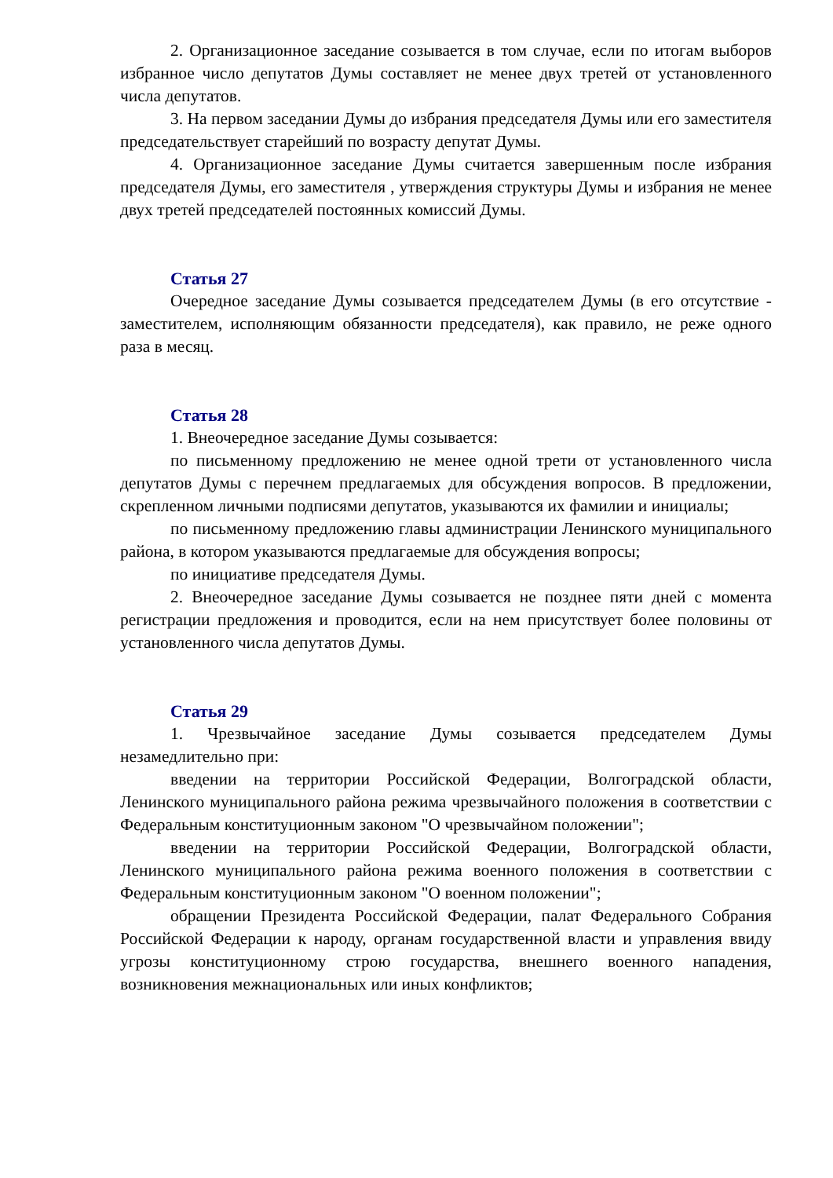2. Организационное заседание созывается в том случае, если по итогам выборов избранное число депутатов Думы составляет не менее двух третей от установленного числа депутатов.
3. На первом заседании Думы до избрания председателя Думы или его заместителя председательствует старейший по возрасту депутат Думы.
4. Организационное заседание Думы считается завершенным после избрания председателя Думы, его заместителя , утверждения структуры Думы и избрания не менее двух третей председателей постоянных комиссий Думы.
Статья 27
Очередное заседание Думы созывается председателем Думы (в его отсутствие - заместителем, исполняющим обязанности председателя), как правило, не реже одного раза в месяц.
Статья 28
1. Внеочередное заседание Думы созывается:
по письменному предложению не менее одной трети от установленного числа депутатов Думы с перечнем предлагаемых для обсуждения вопросов. В предложении, скрепленном личными подписями депутатов, указываются их фамилии и инициалы;
по письменному предложению главы администрации Ленинского муниципального района, в котором указываются предлагаемые для обсуждения вопросы;
по инициативе председателя Думы.
2. Внеочередное заседание Думы созывается не позднее пяти дней с момента регистрации предложения и проводится, если на нем присутствует более половины от установленного числа депутатов Думы.
Статья 29
1. Чрезвычайное заседание Думы созывается председателем Думы незамедлительно при:
введении на территории Российской Федерации, Волгоградской области, Ленинского муниципального района режима чрезвычайного положения в соответствии с Федеральным конституционным законом "О чрезвычайном положении";
введении на территории Российской Федерации, Волгоградской области, Ленинского муниципального района режима военного положения в соответствии с Федеральным конституционным законом "О военном положении";
обращении Президента Российской Федерации, палат Федерального Собрания Российской Федерации к народу, органам государственной власти и управления ввиду угрозы конституционному строю государства, внешнего военного нападения, возникновения межнациональных или иных конфликтов;